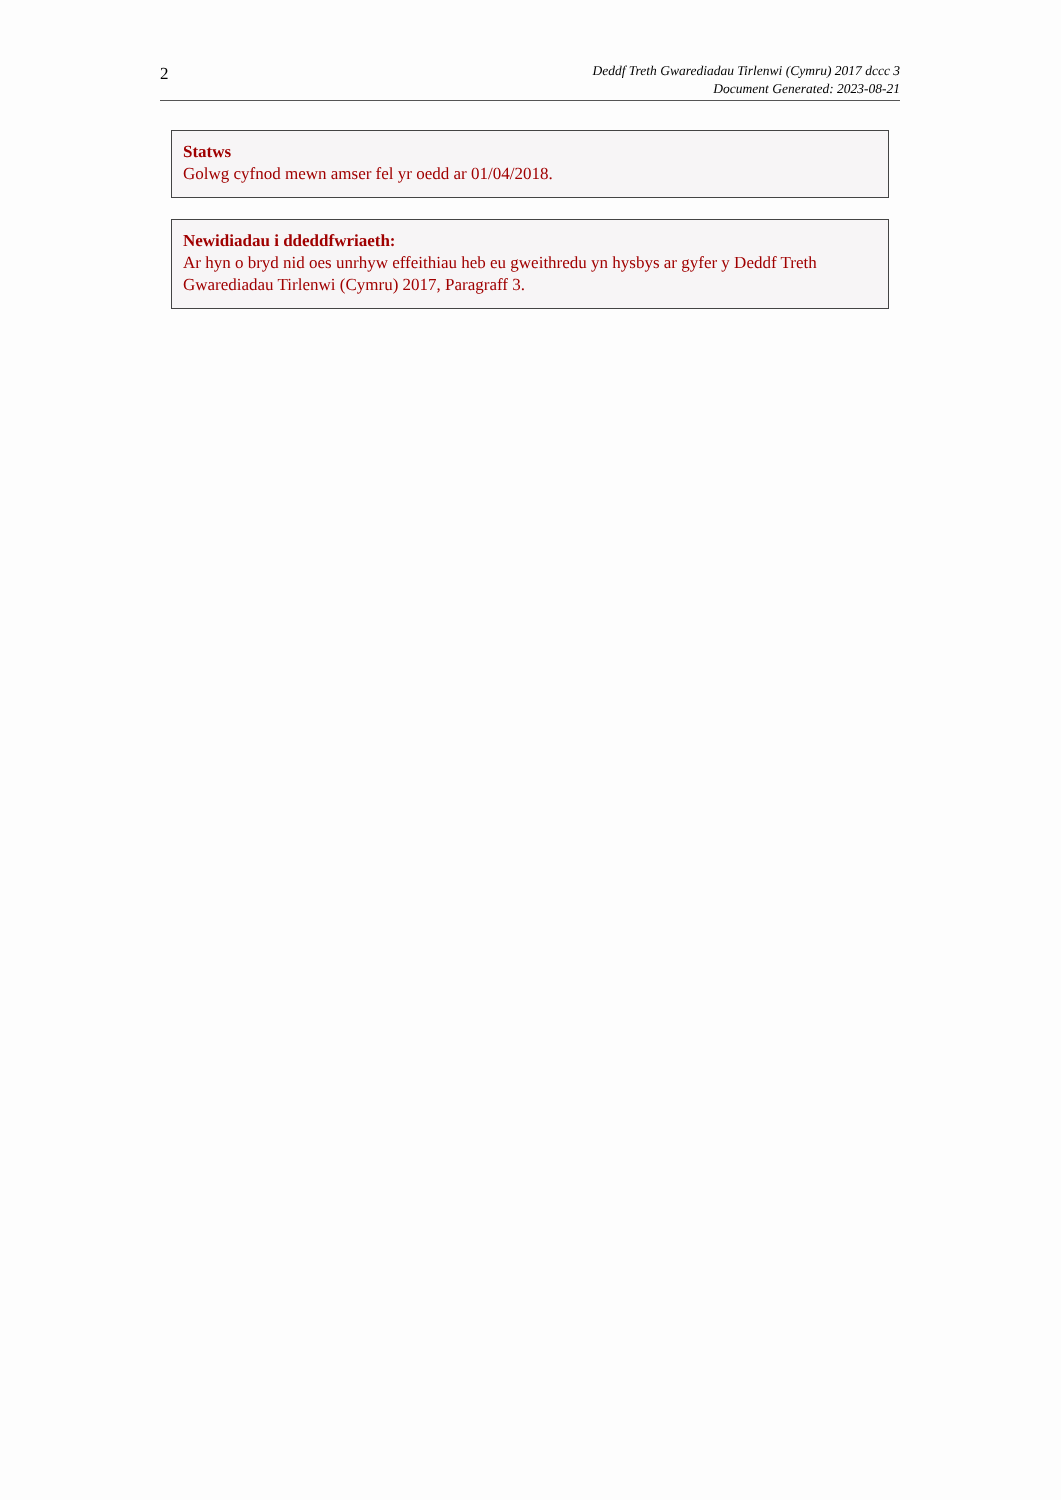2
Deddf Treth Gwarediadau Tirlenwi (Cymru) 2017 dccc 3
Document Generated: 2023-08-21
Statws
Golwg cyfnod mewn amser fel yr oedd ar 01/04/2018.
Newidiadau i ddeddfwriaeth:
Ar hyn o bryd nid oes unrhyw effeithiau heb eu gweithredu yn hysbys ar gyfer y Deddf Treth Gwarediadau Tirlenwi (Cymru) 2017, Paragraff 3.